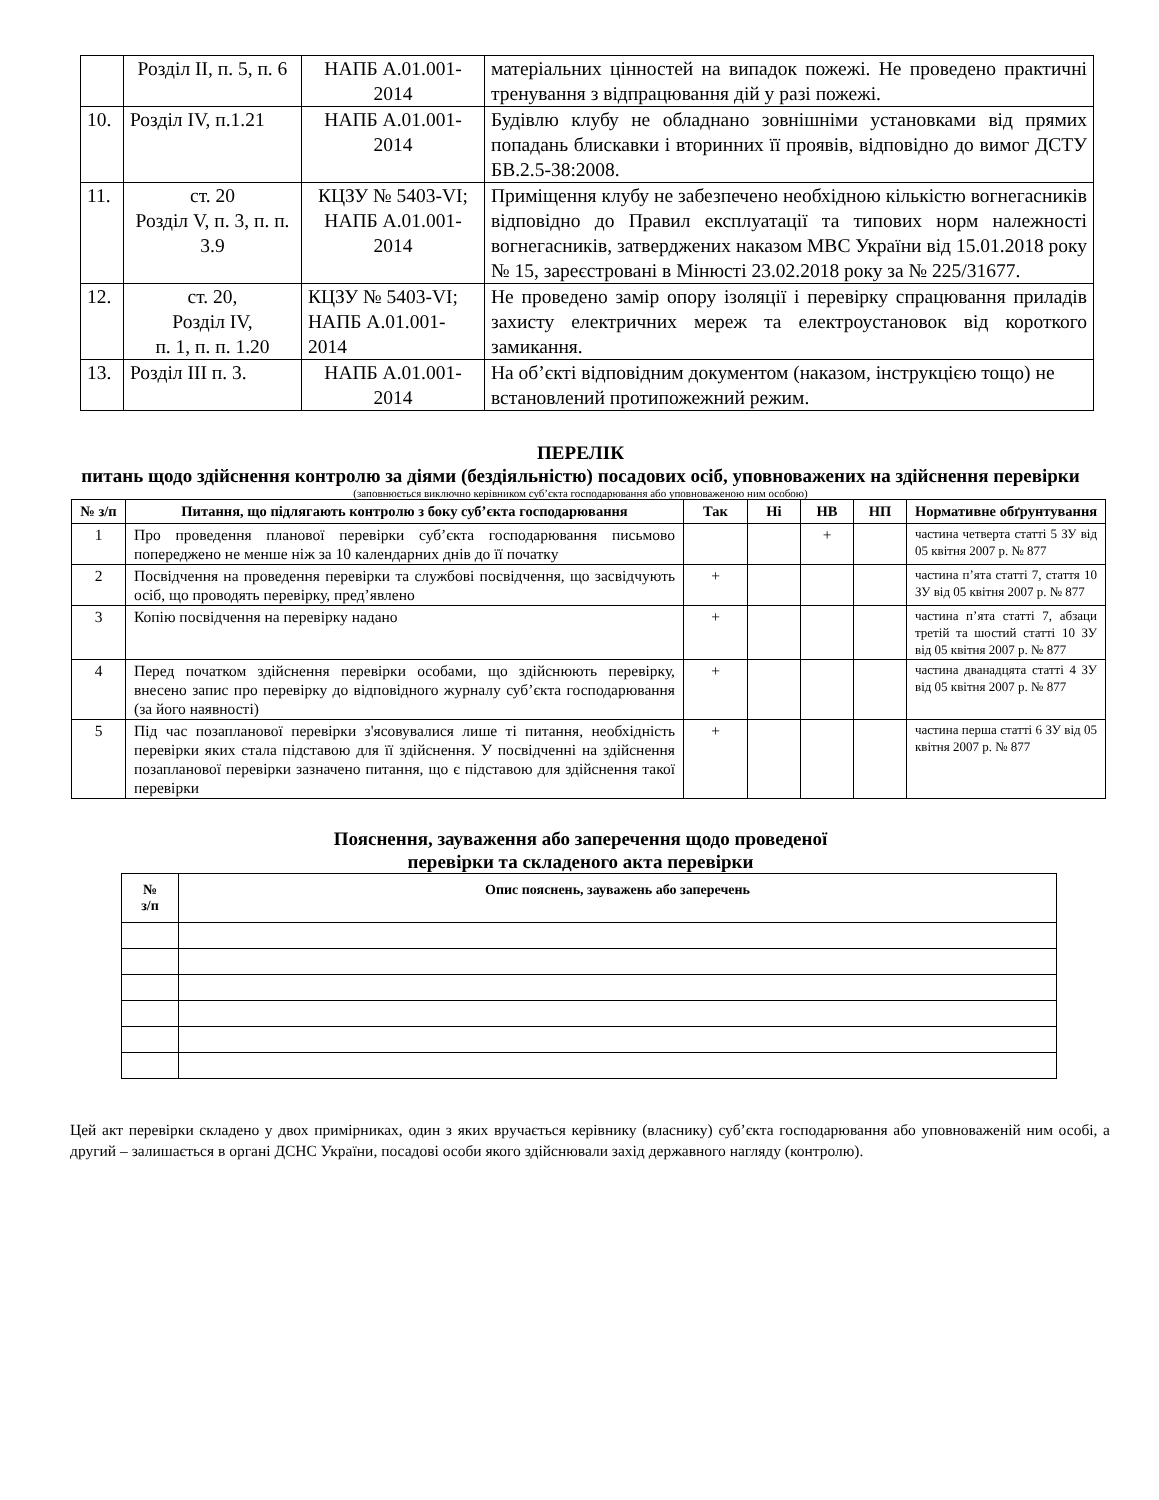| | Розділ ІІ, п. 5, п. 6 | НАПБ А.01.001-2014 | матеріальних цінностей на випадок пожежі. Не проведено практичні тренування з відпрацювання дій у разі пожежі. |
| 10. | Розділ ІV, п.1.21 | НАПБ А.01.001-2014 | Будівлю клубу не обладнано зовнішніми установками від прямих попадань блискавки і вторинних її проявів, відповідно до вимог ДСТУ БВ.2.5-38:2008. |
| 11. | ст. 20 Розділ V, п. 3, п. п. 3.9 | КЦЗУ № 5403-VI; НАПБ А.01.001-2014 | Приміщення клубу не забезпечено необхідною кількістю вогнегасників відповідно до Правил експлуатації та типових норм належності вогнегасників, затверджених наказом МВС України від 15.01.2018 року № 15, зареєстровані в Мінюсті 23.02.2018 року за № 225/31677. |
| 12. | ст. 20, Розділ ІV, п. 1, п. п. 1.20 | КЦЗУ № 5403-VI; НАПБ А.01.001-2014 | Не проведено замір опору ізоляції і перевірку спрацювання приладів захисту електричних мереж та електроустановок від короткого замикання. |
| 13. | Розділ ІІІ п. 3. | НАПБ А.01.001-2014 | На об’єкті відповідним документом (наказом, інструкцією тощо) не встановлений протипожежний режим. |
ПЕРЕЛІК
питань щодо здійснення контролю за діями (бездіяльністю) посадових осіб, уповноважених на здійснення перевірки
(заповнюється виключно керівником суб’єкта господарювання або уповноваженою ним особою)
| № з/п | Питання, що підлягають контролю з боку суб’єкта господарювання | Так | Ні | НВ | НП | Нормативне обґрунтування |
| --- | --- | --- | --- | --- | --- | --- |
| 1 | Про проведення планової перевірки суб’єкта господарювання письмово попереджено не менше ніж за 10 календарних днів до її початку | | | + | | частина четверта статті 5 ЗУ від 05 квітня 2007 р. № 877 |
| 2 | Посвідчення на проведення перевірки та службові посвідчення, що засвідчують осіб, що проводять перевірку, пред’явлено | + | | | | частина п’ята статті 7, стаття 10 ЗУ від 05 квітня 2007 р. № 877 |
| 3 | Копію посвідчення на перевірку надано | + | | | | частина п’ята статті 7, абзаци третій та шостий статті 10 ЗУ від 05 квітня 2007 р. № 877 |
| 4 | Перед початком здійснення перевірки особами, що здійснюють перевірку, внесено запис про перевірку до відповідного журналу суб’єкта господарювання (за його наявності) | + | | | | частина дванадцята статті 4 ЗУ від 05 квітня 2007 р. № 877 |
| 5 | Під час позапланової перевірки з'ясовувалися лише ті питання, необхідність перевірки яких стала підставою для її здійснення. У посвідченні на здійснення позапланової перевірки зазначено питання, що є підставою для здійснення такої перевірки | + | | | | частина перша статті 6 ЗУ від 05 квітня 2007 р. № 877 |
Пояснення, зауваження або заперечення щодо проведеної
перевірки та складеного акта перевірки
| № з/п | Опис пояснень, зауважень або заперечень |
| --- | --- |
Цей акт перевірки складено у двох примірниках, один з яких вручається керівнику (власнику) суб’єкта господарювання або уповноваженій ним особі, а другий – залишається в органі ДСНС України, посадові особи якого здійснювали захід державного нагляду (контролю).